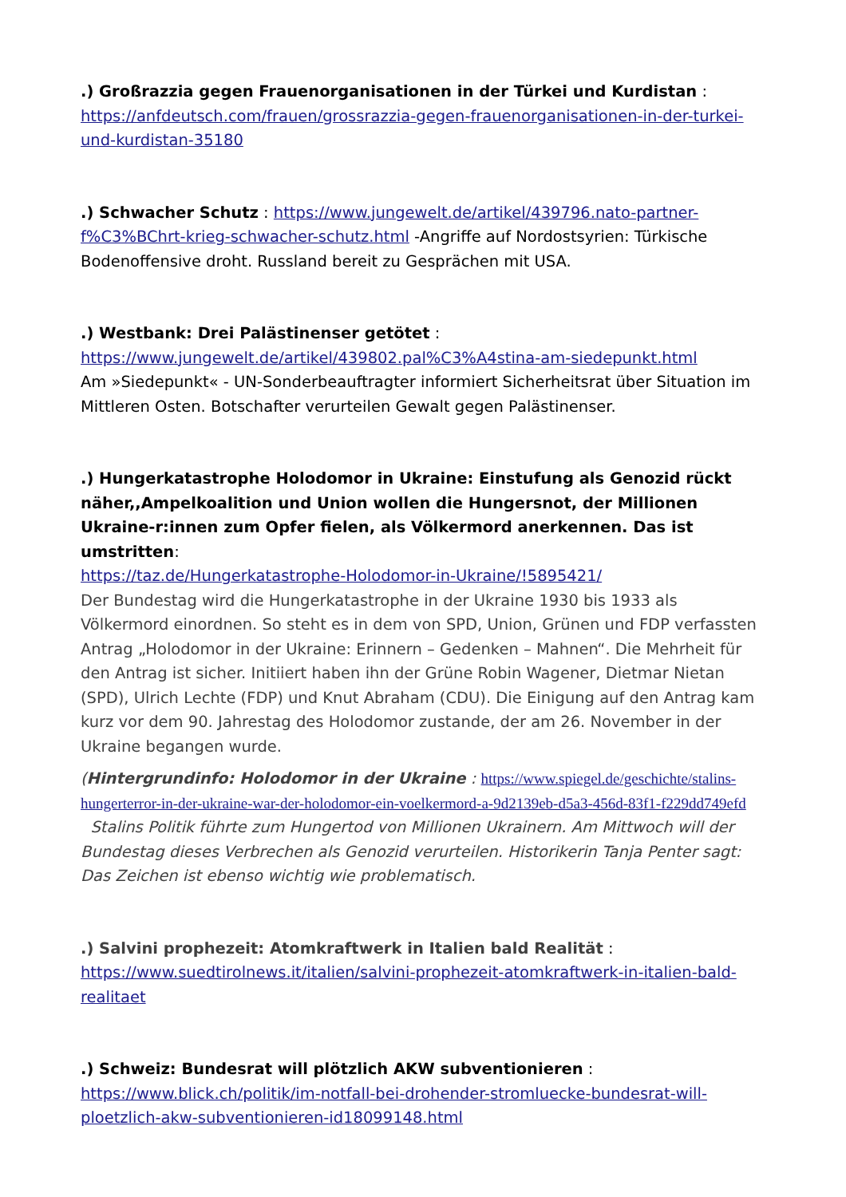.) Großrazzia gegen Frauenorganisationen in der Türkei und Kurdistan :
https://anfdeutsch.com/frauen/grossrazzia-gegen-frauenorganisationen-in-der-turkei-und-kurdistan-35180
.) Schwacher Schutz : https://www.jungewelt.de/artikel/439796.nato-partner-f%C3%BChrt-krieg-schwacher-schutz.html -Angriffe auf Nordostsyrien: Türkische Bodenoffensive droht. Russland bereit zu Gesprächen mit USA.
.) Westbank: Drei Palästinenser getötet :
https://www.jungewelt.de/artikel/439802.pal%C3%A4stina-am-siedepunkt.html
Am »Siedepunkt« - UN-Sonderbeauftragter informiert Sicherheitsrat über Situation im Mittleren Osten. Botschafter verurteilen Gewalt gegen Palästinenser.
.) Hungerkatastrophe Holodomor in Ukraine: Einstufung als Genozid rückt näher,,Ampelkoalition und Union wollen die Hungersnot, der Millionen Ukraine-r:innen zum Opfer fielen, als Völkermord anerkennen. Das ist umstritten:
https://taz.de/Hungerkatastrophe-Holodomor-in-Ukraine/!5895421/
Der Bundestag wird die Hungerkatastrophe in der Ukraine 1930 bis 1933 als Völkermord einordnen. So steht es in dem von SPD, Union, Grünen und FDP verfassten Antrag „Holodomor in der Ukraine: Erinnern – Gedenken – Mahnen“. Die Mehrheit für den Antrag ist sicher. Initiiert haben ihn der Grüne Robin Wagener, Dietmar Nietan (SPD), Ulrich Lechte (FDP) und Knut Abraham (CDU). Die Einigung auf den Antrag kam kurz vor dem 90. Jahrestag des Holodomor zustande, der am 26. November in der Ukraine begangen wurde.
(Hintergrundinfo: Holodomor in der Ukraine : https://www.spiegel.de/geschichte/stalins-hungerterror-in-der-ukraine-war-der-holodomor-ein-voelkermord-a-9d2139eb-d5a3-456d-83f1-f229dd749efd Stalins Politik führte zum Hungertod von Millionen Ukrainern. Am Mittwoch will der Bundestag dieses Verbrechen als Genozid verurteilen. Historikerin Tanja Penter sagt: Das Zeichen ist ebenso wichtig wie problematisch.
.) Salvini prophezeit: Atomkraftwerk in Italien bald Realität :
https://www.suedtirolnews.it/italien/salvini-prophezeit-atomkraftwerk-in-italien-bald-realitaet
.) Schweiz: Bundesrat will plötzlich AKW subventionieren :
https://www.blick.ch/politik/im-notfall-bei-drohender-stromluecke-bundesrat-will-ploetzlich-akw-subventionieren-id18099148.html